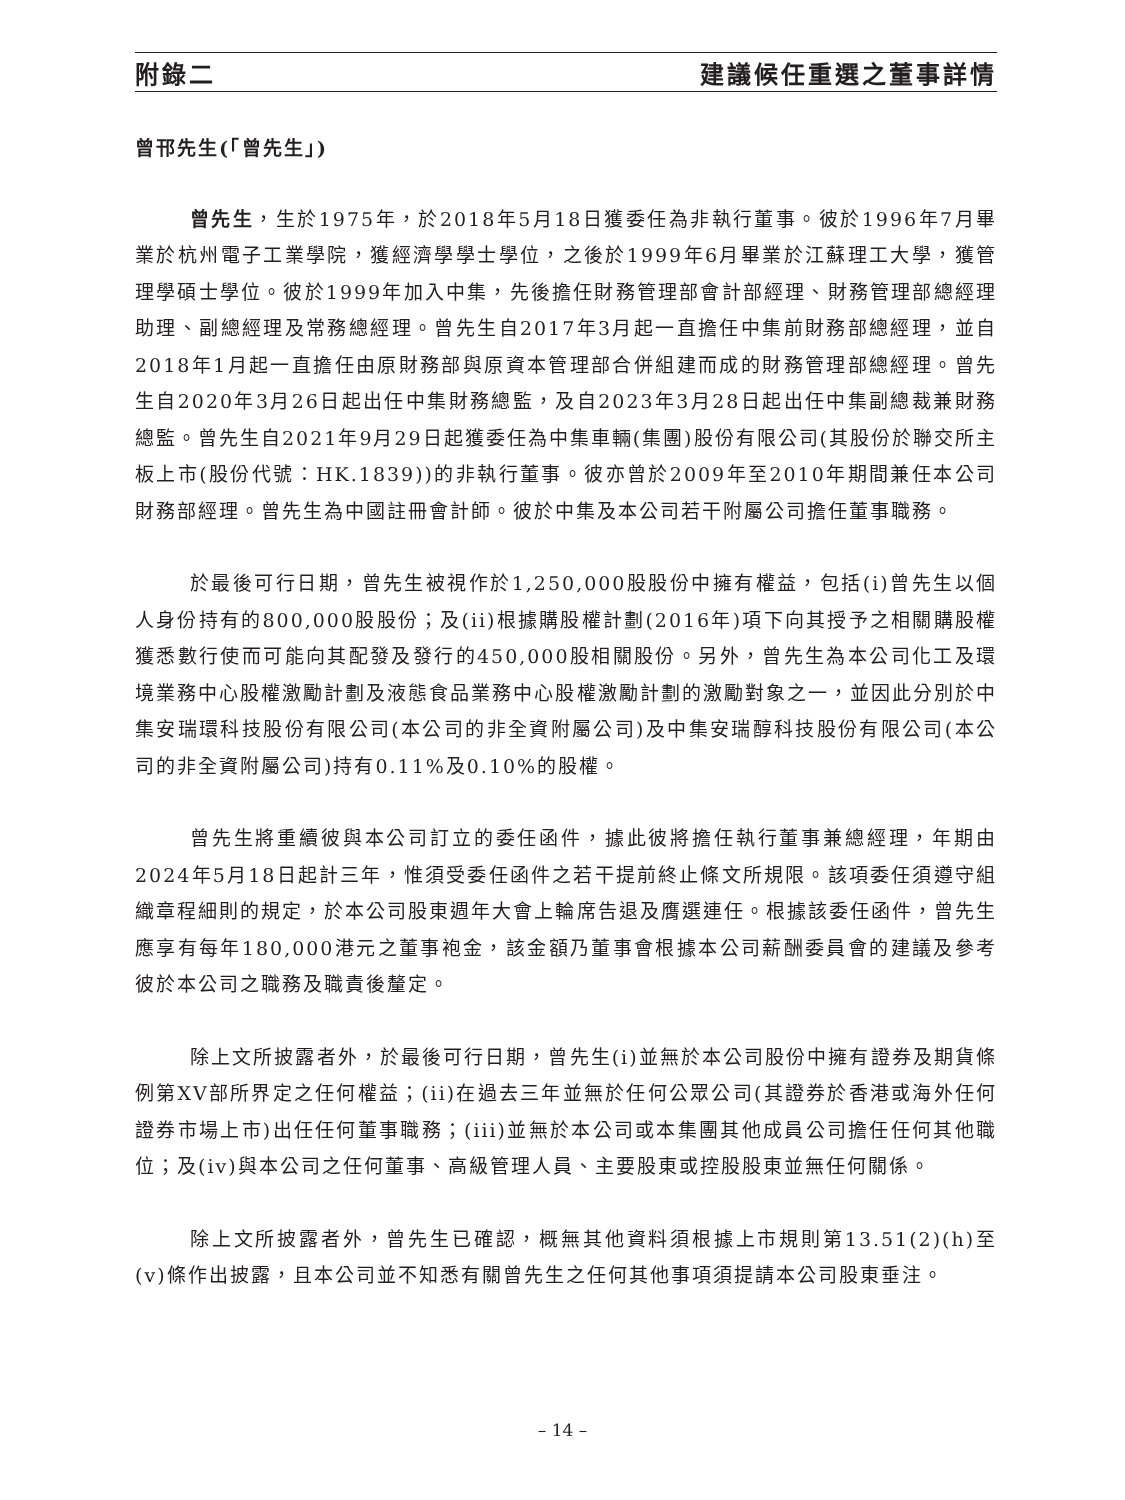附錄二 建議候任重選之董事詳情
曾邗先生(「曾先生」)
曾先生，生於1975年，於2018年5月18日獲委任為非執行董事。彼於1996年7月畢業於杭州電子工業學院，獲經濟學學士學位，之後於1999年6月畢業於江蘇理工大學，獲管理學碩士學位。彼於1999年加入中集，先後擔任財務管理部會計部經理、財務管理部總經理助理、副總經理及常務總經理。曾先生自2017年3月起一直擔任中集前財務部總經理，並自2018年1月起一直擔任由原財務部與原資本管理部合併組建而成的財務管理部總經理。曾先生自2020年3月26日起出任中集財務總監，及自2023年3月28日起出任中集副總裁兼財務總監。曾先生自2021年9月29日起獲委任為中集車輛(集團)股份有限公司(其股份於聯交所主板上市(股份代號：HK.1839))的非執行董事。彼亦曾於2009年至2010年期間兼任本公司財務部經理。曾先生為中國註冊會計師。彼於中集及本公司若干附屬公司擔任董事職務。
於最後可行日期，曾先生被視作於1,250,000股股份中擁有權益，包括(i)曾先生以個人身份持有的800,000股股份；及(ii)根據購股權計劃(2016年)項下向其授予之相關購股權獲悉數行使而可能向其配發及發行的450,000股相關股份。另外，曾先生為本公司化工及環境業務中心股權激勵計劃及液態食品業務中心股權激勵計劃的激勵對象之一，並因此分別於中集安瑞環科技股份有限公司(本公司的非全資附屬公司)及中集安瑞醇科技股份有限公司(本公司的非全資附屬公司)持有0.11%及0.10%的股權。
曾先生將重續彼與本公司訂立的委任函件，據此彼將擔任執行董事兼總經理，年期由2024年5月18日起計三年，惟須受委任函件之若干提前終止條文所規限。該項委任須遵守組織章程細則的規定，於本公司股東週年大會上輪席告退及膺選連任。根據該委任函件，曾先生應享有每年180,000港元之董事袍金，該金額乃董事會根據本公司薪酬委員會的建議及參考彼於本公司之職務及職責後釐定。
除上文所披露者外，於最後可行日期，曾先生(i)並無於本公司股份中擁有證券及期貨條例第XV部所界定之任何權益；(ii)在過去三年並無於任何公眾公司(其證券於香港或海外任何證券市場上市)出任任何董事職務；(iii)並無於本公司或本集團其他成員公司擔任任何其他職位；及(iv)與本公司之任何董事、高級管理人員、主要股東或控股股東並無任何關係。
除上文所披露者外，曾先生已確認，概無其他資料須根據上市規則第13.51(2)(h)至(v)條作出披露，且本公司並不知悉有關曾先生之任何其他事項須提請本公司股東垂注。
– 14 –